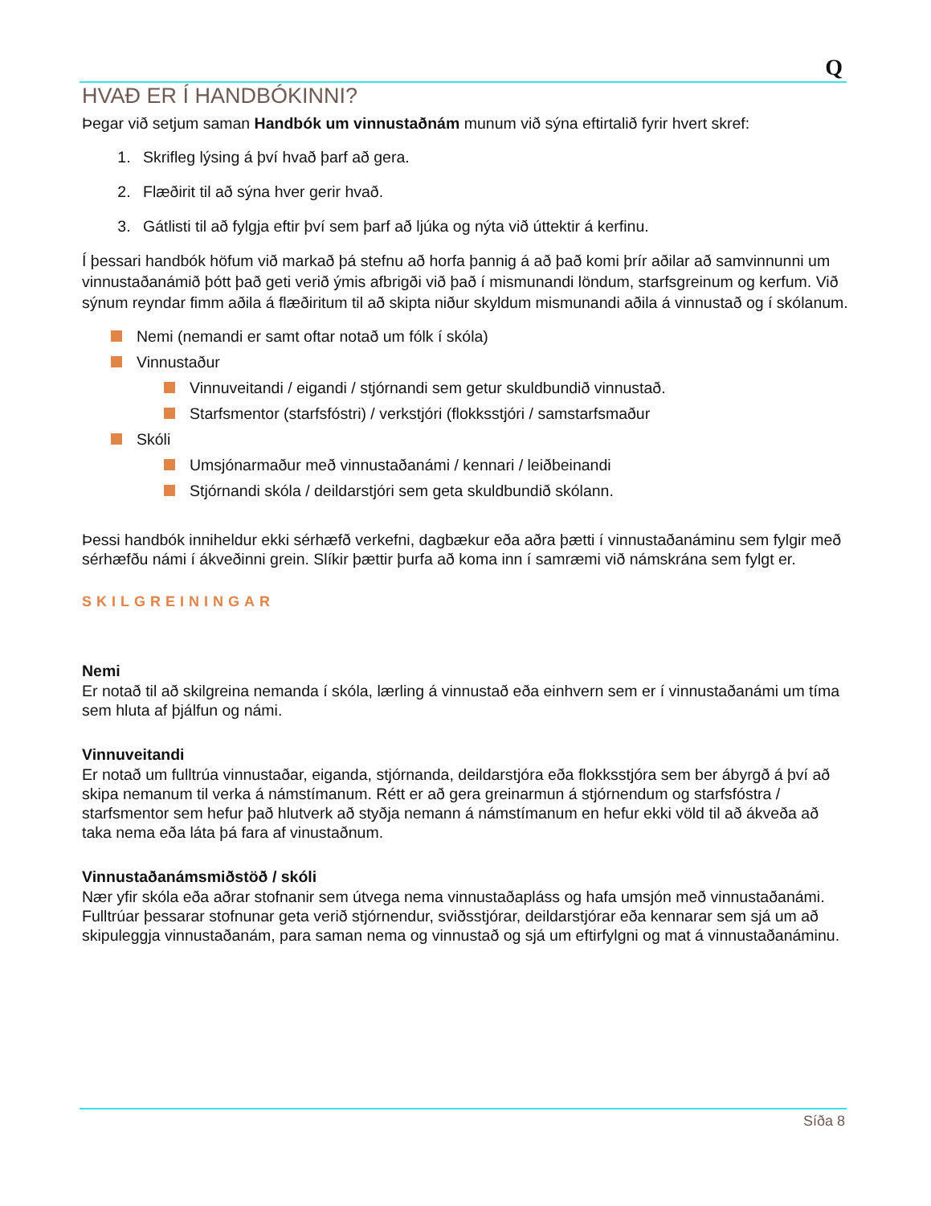Q
HVAÐ ER Í HANDBÓKINNI?
Þegar við setjum saman Handbók um vinnustaðnám munum við sýna eftirtalið fyrir hvert skref:
1. Skrifleg lýsing á því hvað þarf að gera.
2. Flæðirit til að sýna hver gerir hvað.
3. Gátlisti til að fylgja eftir því sem þarf að ljúka og nýta við úttektir á kerfinu.
Í þessari handbók höfum við markað þá stefnu að horfa þannig á að það komi þrír aðilar að samvinnunni um vinnustaðanámið þótt það geti verið ýmis afbrigði við það í mismunandi löndum, starfsgreinum og kerfum. Við sýnum reyndar fimm aðila á flæðiritum til að skipta niður skyldum mismunandi aðila á vinnustað og í skólanum.
Nemi (nemandi er samt oftar notað um fólk í skóla)
Vinnustaður
Vinnuveitandi / eigandi / stjórnandi sem getur skuldbundið vinnustað.
Starfsmentor (starfsfóstri) / verkstjóri (flokksstjóri / samstarfsmaður
Skóli
Umsjónarmaður með vinnustaðanámi / kennari / leiðbeinandi
Stjórnandi skóla / deildarstjóri sem geta skuldbundið skólann.
Þessi handbók inniheldur ekki sérhæfð verkefni, dagbækur eða aðra þætti í vinnustaðanáminu sem fylgir með sérhæfðu námi í ákveðinni grein. Slíkir þættir þurfa að koma inn í samræmi við námskrána sem fylgt er.
SKILGREININGAR
Nemi
Er notað til að skilgreina nemanda í skóla, lærling á vinnustað eða einhvern sem er í vinnustaðanámi um tíma sem hluta af þjálfun og námi.
Vinnuveitandi
Er notað um fulltrúa vinnustaðar, eiganda, stjórnanda, deildarstjóra eða flokksstjóra sem ber ábyrgð á því að skipa nemanum til verka á námstímanum. Rétt er að gera greinarmun á stjórnendum og starfsfóstra / starfsmentor sem hefur það hlutverk að styðja nemann á námstímanum en hefur ekki völd til að ákveða að taka nema eða láta þá fara af vinustaðnum.
Vinnustaðanámsmiðstöð / skóli
Nær yfir skóla eða aðrar stofnanir sem útvega nema vinnustaðapláss og hafa umsjón með vinnustaðanámi. Fulltrúar þessarar stofnunar geta verið stjórnendur, sviðsstjórar, deildarstjórar eða kennarar sem sjá um að skipuleggja vinnustaðanám, para saman nema og vinnustað og sjá um eftirfylgni og mat á vinnustaðanáminu.
Síða 8